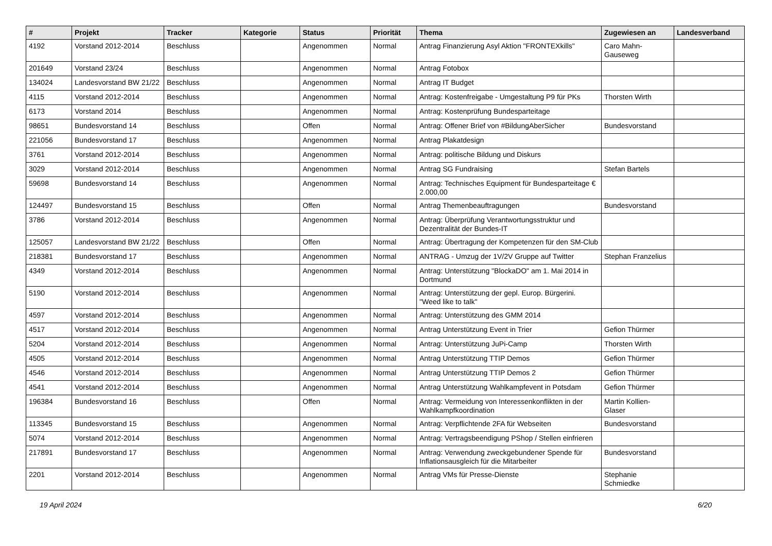| # | Projekt | Tracker | Kategorie | Status | Priorität | Thema | Zugewiesen an | Landesverband |
| --- | --- | --- | --- | --- | --- | --- | --- | --- |
| 4192 | Vorstand 2012-2014 | Beschluss | | Angenommen | Normal | Antrag Finanzierung Asyl Aktion "FRONTEXkills" | Caro Mahn-Gauseweg | |
| 201649 | Vorstand 23/24 | Beschluss | | Angenommen | Normal | Antrag Fotobox | | |
| 134024 | Landesvorstand BW 21/22 | Beschluss | | Angenommen | Normal | Antrag IT Budget | | |
| 4115 | Vorstand 2012-2014 | Beschluss | | Angenommen | Normal | Antrag: Kostenfreigabe - Umgestaltung P9 für PKs | Thorsten Wirth | |
| 6173 | Vorstand 2014 | Beschluss | | Angenommen | Normal | Antrag: Kostenprüfung Bundesparteitage | | |
| 98651 | Bundesvorstand 14 | Beschluss | | Offen | Normal | Antrag: Offener Brief von #BildungAberSicher | Bundesvorstand | |
| 221056 | Bundesvorstand 17 | Beschluss | | Angenommen | Normal | Antrag Plakatdesign | | |
| 3761 | Vorstand 2012-2014 | Beschluss | | Angenommen | Normal | Antrag: politische Bildung und Diskurs | | |
| 3029 | Vorstand 2012-2014 | Beschluss | | Angenommen | Normal | Antrag SG Fundraising | Stefan Bartels | |
| 59698 | Bundesvorstand 14 | Beschluss | | Angenommen | Normal | Antrag: Technisches Equipment für Bundesparteitage € 2.000,00 | | |
| 124497 | Bundesvorstand 15 | Beschluss | | Offen | Normal | Antrag Themenbeauftragungen | Bundesvorstand | |
| 3786 | Vorstand 2012-2014 | Beschluss | | Angenommen | Normal | Antrag: Überprüfung Verantwortungsstruktur und Dezentralität der Bundes-IT | | |
| 125057 | Landesvorstand BW 21/22 | Beschluss | | Offen | Normal | Antrag: Übertragung der Kompetenzen für den SM-Club | | |
| 218381 | Bundesvorstand 17 | Beschluss | | Angenommen | Normal | ANTRAG - Umzug der 1V/2V Gruppe auf Twitter | Stephan Franzelius | |
| 4349 | Vorstand 2012-2014 | Beschluss | | Angenommen | Normal | Antrag: Unterstützung "BlockaDO" am 1. Mai 2014 in Dortmund | | |
| 5190 | Vorstand 2012-2014 | Beschluss | | Angenommen | Normal | Antrag: Unterstützung der gepl. Europ. Bürgerini. "Weed like to talk" | | |
| 4597 | Vorstand 2012-2014 | Beschluss | | Angenommen | Normal | Antrag: Unterstützung des GMM 2014 | | |
| 4517 | Vorstand 2012-2014 | Beschluss | | Angenommen | Normal | Antrag Unterstützung Event in Trier | Gefion Thürmer | |
| 5204 | Vorstand 2012-2014 | Beschluss | | Angenommen | Normal | Antrag: Unterstützung JuPi-Camp | Thorsten Wirth | |
| 4505 | Vorstand 2012-2014 | Beschluss | | Angenommen | Normal | Antrag Unterstützung TTIP Demos | Gefion Thürmer | |
| 4546 | Vorstand 2012-2014 | Beschluss | | Angenommen | Normal | Antrag Unterstützung TTIP Demos 2 | Gefion Thürmer | |
| 4541 | Vorstand 2012-2014 | Beschluss | | Angenommen | Normal | Antrag Unterstützung Wahlkampfevent in Potsdam | Gefion Thürmer | |
| 196384 | Bundesvorstand 16 | Beschluss | | Offen | Normal | Antrag: Vermeidung von Interessenkonflikten in der Wahlkampfkoordination | Martin Kollien-Glaser | |
| 113345 | Bundesvorstand 15 | Beschluss | | Angenommen | Normal | Antrag: Verpflichtende 2FA für Webseiten | Bundesvorstand | |
| 5074 | Vorstand 2012-2014 | Beschluss | | Angenommen | Normal | Antrag: Vertragsbeendigung PShop / Stellen einfrieren | | |
| 217891 | Bundesvorstand 17 | Beschluss | | Angenommen | Normal | Antrag: Verwendung zweckgebundener Spende für Inflationsausgleich für die Mitarbeiter | Bundesvorstand | |
| 2201 | Vorstand 2012-2014 | Beschluss | | Angenommen | Normal | Antrag VMs für Presse-Dienste | Stephanie Schmiedke | |
19 April 2024 6/20